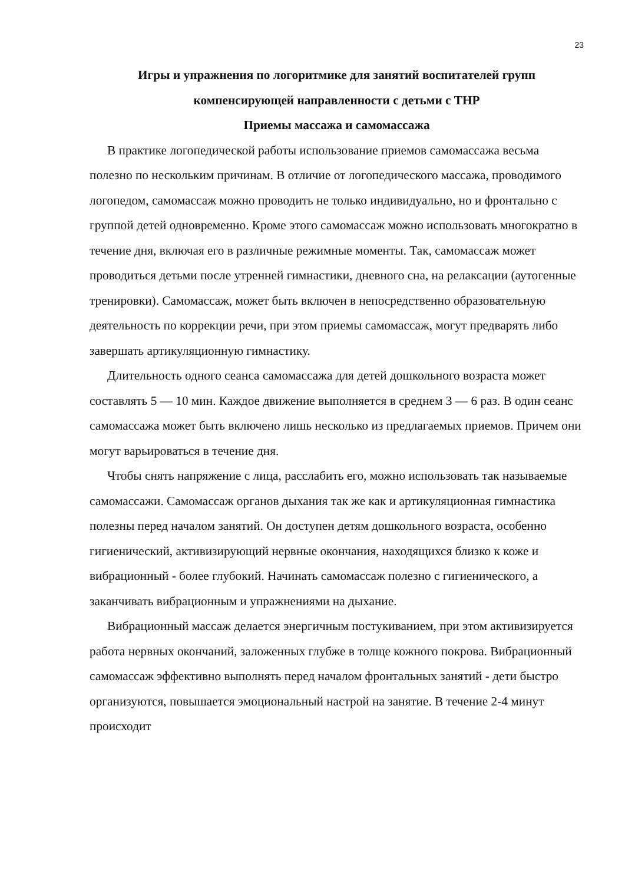23
Игры и упражнения по логоритмике для занятий воспитателей групп компенсирующей направленности с детьми с ТНР
Приемы массажа и самомассажа
В практике логопедической работы использование приемов самомассажа весьма полезно по нескольким причинам. В отличие от логопедического массажа, проводимого логопедом, самомассаж можно проводить не только индивидуально, но и фронтально с группой детей одновременно. Кроме этого самомассаж можно использовать многократно в течение дня, включая его в различные режимные моменты. Так, самомассаж может проводиться детьми после утренней гимнастики, дневного сна, на релаксации (аутогенные тренировки). Самомассаж, может быть включен в непосредственно образовательную деятельность по коррекции речи, при этом приемы самомассаж, могут предварять либо завершать артикуляционную гимнастику.
Длительность одного сеанса самомассажа для детей дошкольного возраста может составлять 5 — 10 мин. Каждое движение выполняется в среднем 3 — 6 раз. В один сеанс самомассажа может быть включено лишь несколько из предлагаемых приемов. Причем они могут варьироваться в течение дня.
Чтобы снять напряжение с лица, расслабить его, можно использовать так называемые самомассажи. Самомассаж органов дыхания так же как и артикуляционная гимнастика полезны перед началом занятий. Он доступен детям дошкольного возраста, особенно гигиенический, активизирующий нервные окончания, находящихся близко к коже и вибрационный - более глубокий. Начинать самомассаж полезно с гигиенического, а заканчивать вибрационным и упражнениями на дыхание.
Вибрационный массаж делается энергичным постукиванием, при этом активизируется работа нервных окончаний, заложенных глубже в толще кожного покрова. Вибрационный самомассаж эффективно выполнять перед началом фронтальных занятий - дети быстро организуются, повышается эмоциональный настрой на занятие. В течение 2-4 минут происходит